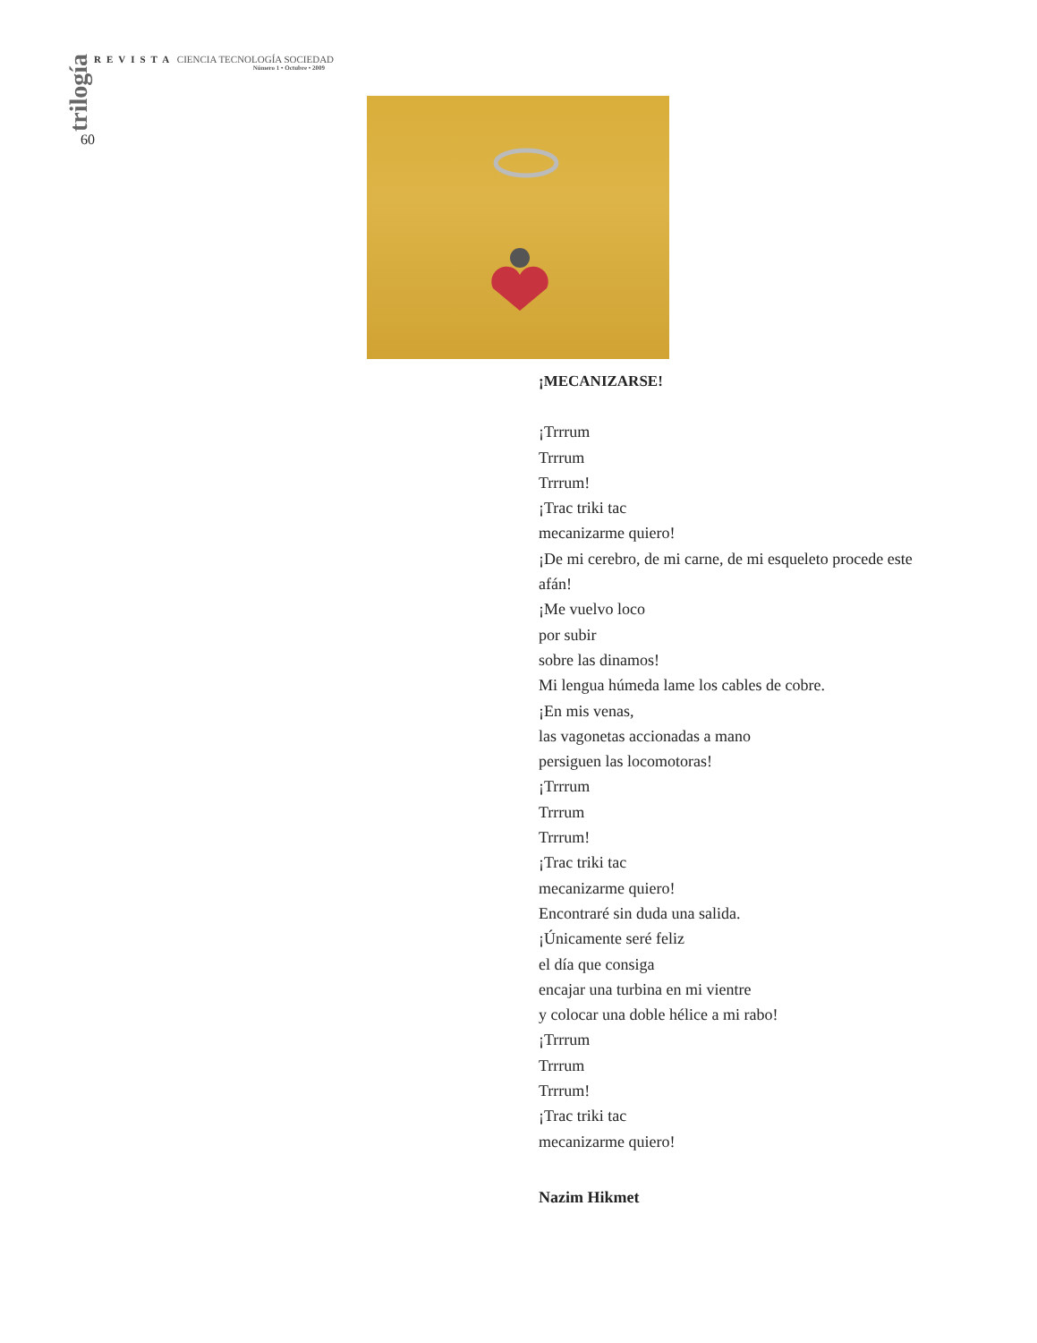trilogía
60
REVISTA CIENCIA TECNOLOGÍA SOCIEDAD
Número 1 • Octubre • 2009
¡MECANIZARSE!
¡Trrrum
Trrrum
Trrrum!
¡Trac triki tac
mecanizarme quiero!
¡De mi cerebro, de mi carne, de mi esqueleto procede este afán!
¡Me vuelvo loco
por subir
sobre las dinamos!
Mi lengua húmeda lame los cables de cobre.
¡En mis venas,
las vagonetas accionadas a mano
persiguen las locomotoras!
¡Trrrum
Trrrum
Trrrum!
¡Trac triki tac
mecanizarme quiero!
Encontraré sin duda una salida.
¡Únicamente seré feliz
el día que consiga
encajar una turbina en mi vientre
y colocar una doble hélice a mi rabo!
¡Trrrum
Trrrum
Trrrum!
¡Trac triki tac
mecanizarme quiero!
Nazim Hikmet